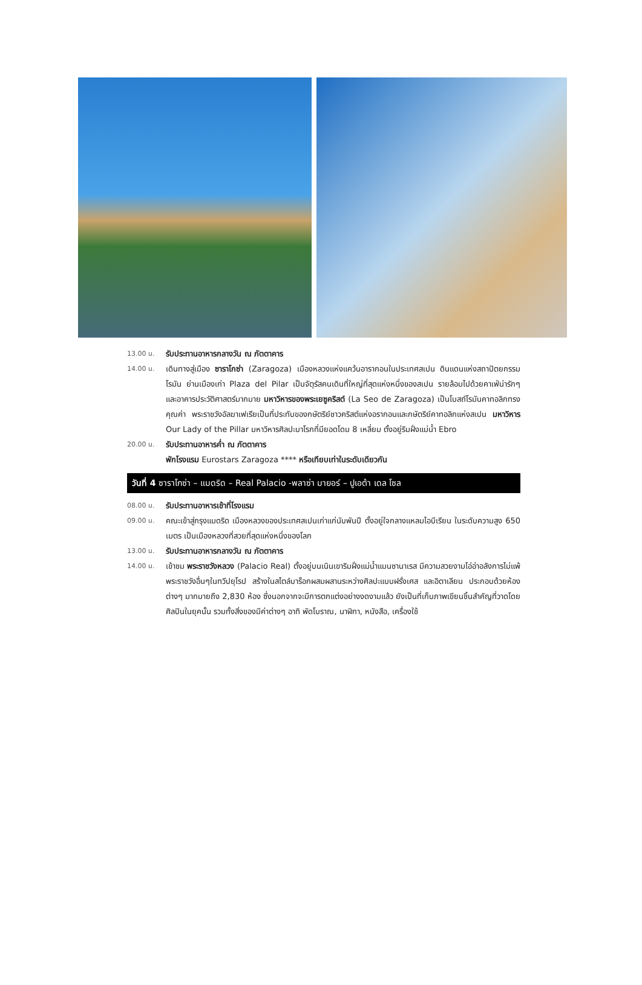13.00 น.
รับประทานอาหารกลางวัน ณ ภัตตาคาร
14.00 น.
เดินทางสู่เมือง ซาราโกซ่า (Zaragoza) เมืองหลวงแห่งแคว้นอารากอนในประเทศสเปน ดินแดนแห่งสถาปัตยกรรมโรมัน ย่านเมืองเก่า Plaza del Pilar เป็นจัตุรัสคนเดินที่ใหญ่ที่สุดแห่งหนึ่งของสเปน รายล้อมไปด้วยคาเฟ่น่ารักๆ และอาคารประวัติศาสตร์มากมาย มหาวิหารของพระเยซูคริสต์ (La Seo de Zaragoza) เป็นโบสถ์โรมันคาทอลิกทรงคุณค่า พระราชวังอัลฆาเฟเรียเป็นที่ประทับของกษัตริย์ชาวคริสต์แห่งอรากอนและกษัตริย์คาทอลิกแห่งสเปน มหาวิหาร Our Lady of the Pillar มหาวิหารศิลปะบาโรกที่มียอดโดม 8 เหลี่ยม ตั้งอยู่ริมฝั่งแม่น้ำ Ebro
20.00 น.
รับประทานอาหารค่ำ ณ ภัตตาคาร
พักโรงแรม Eurostars Zaragoza **** หรือเทียบเท่าในระดับเดียวกัน
วันที่ 4 ซาราโกซ่า – แมดริด – Real Palacio -พลาซ่า มายอร์ – ปูเอต้า เดล โซล
08.00 น.
รับประทานอาหารเช้าที่โรงแรม
09.00 น.
คณะเข้าสู่กรุงแมดริด เมืองหลวงของประเทศสเปนเก่าแก่นับพันปี ตั้งอยู่ใจกลางแหลมไอบีเรียน ในระดับความสูง 650 เมตร เป็นเมืองหลวงที่สวยที่สุดแห่งหนึ่งของโลก
13.00 น.
รับประทานอาหารกลางวัน ณ ภัตตาคาร
14.00 น.
เข้าชม พระราชวังหลวง (Palacio Real) ตั้งอยู่บนเนินเขาริมฝั่งแม่น้ำแมนซานาเรส มีความสวยงามโอ่อ่าอลังการไม่แพ้พระราชวังอื่นๆในทวีปยุโรป สร้างในสไตล์บาร็อกผสมผสานระหว่างศิลปะแบบฝรั่งเศส และอิตาเลียน ประกอบด้วยห้องต่างๆ มากมายถึง 2,830 ห้อง ซึ่งนอกจากจะมีการตกแต่งอย่างงดงามแล้ว ยังเป็นที่เก็บภาพเขียนชิ้นสำคัญที่วาดโดยศิลปินในยุคนั้น รวมทั้งสิ่งของมีค่าต่างๆ อาทิ พัดโบราณ, นาฬิกา, หนังสือ, เครื่องใช้